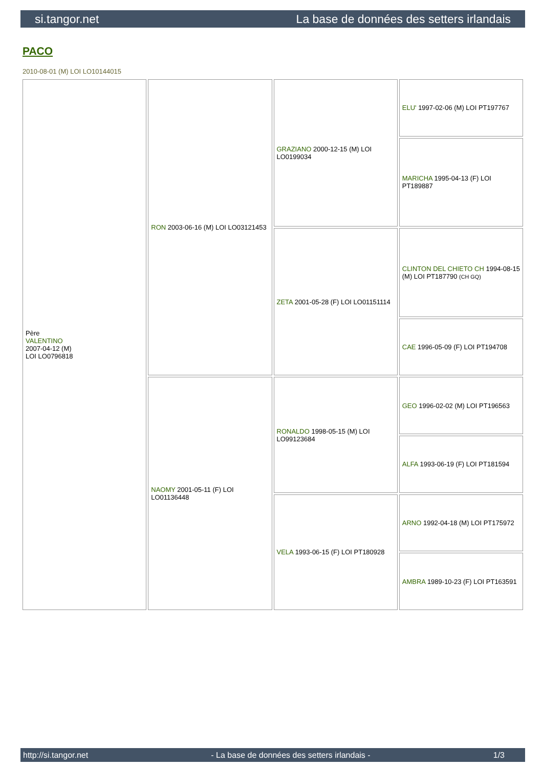si.tangor.net La base de données des setters irlandais
PACO
2010-08-01 (M) LOI LO10144015
| Père VALENTINO 2007-04-12 (M) LOI LO0796818 | RON 2003-06-16 (M) LOI LO03121453 | GRAZIANO 2000-12-15 (M) LOI LO0199034 | ELU' 1997-02-06 (M) LOI PT197767 |
| | | | MARICHA 1995-04-13 (F) LOI PT189887 |
| | | ZETA 2001-05-28 (F) LOI LO01151114 | CLINTON DEL CHIETO CH 1994-08-15 (M) LOI PT187790 (CH GQ) |
| | | | CAE 1996-05-09 (F) LOI PT194708 |
| | NAOMY 2001-05-11 (F) LOI LO01136448 | RONALDO 1998-05-15 (M) LOI LO99123684 | GEO 1996-02-02 (M) LOI PT196563 |
| | | | ALFA 1993-06-19 (F) LOI PT181594 |
| | | VELA 1993-06-15 (F) LOI PT180928 | ARNO 1992-04-18 (M) LOI PT175972 |
| | | | AMBRA 1989-10-23 (F) LOI PT163591 |
http://si.tangor.net - La base de données des setters irlandais - 1/3